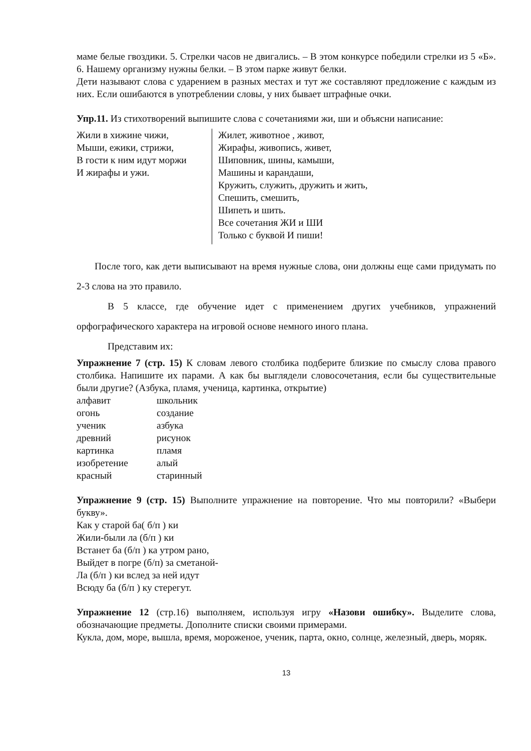маме белые гвоздики. 5. Стрелки часов не двигались. – В этом конкурсе победили стрелки из 5 «Б». 6. Нашему организму нужны белки. – В этом парке живут белки.
Дети называют слова с ударением в разных местах и тут же составляют предложение с каждым из них. Если ошибаются в употреблении словы, у них бывает штрафные очки.
Упр.11. Из стихотворений выпишите слова с сочетаниями жи, ши и объясни написание:
Жили в хижине чижи,
Мыши, ежики, стрижи,
В гости к ним идут моржи
И жирафы и ужи.
Жилет, животное , живот,
Жирафы, живопись, живет,
Шиповник, шины, камыши,
Машины и карандаши,
Кружить, служить, дружить и жить,
Спешить, смешить,
Шипеть и шить.
Все сочетания ЖИ и ШИ
Только с буквой И пиши!
После того, как дети выписывают на время нужные слова, они должны еще сами придумать по 2-3 слова на это правило.
В 5 классе, где обучение идет с применением других учебников, упражнений орфографического характера на игровой основе немного иного плана.
Представим их:
Упражнение 7 (стр. 15) К словам левого столбика подберите близкие по смыслу слова правого столбика. Напишите их парами. А как бы выглядели словосочетания, если бы существительные были другие? (Азбука, пламя, ученица, картинка, открытие)
| алфавит | школьник |
| огонь | создание |
| ученик | азбука |
| древний | рисунок |
| картинка | пламя |
| изобретение | алый |
| красный | старинный |
Упражнение 9 (стр. 15) Выполните упражнение на повторение. Что мы повторили? «Выбери букву».
Как у старой ба( б/п ) ки
Жили-были ла (б/п ) ки
Встанет ба (б/п ) ка утром рано,
Выйдет в погре (б/п) за сметаной-
Ла (б/п ) ки вслед за ней идут
Всюду ба (б/п ) ку стерегут.
Упражнение 12 (стр.16) выполняем, используя игру «Назови ошибку». Выделите слова, обозначающие предметы. Дополните списки своими примерами.
Кукла, дом, море, вышла, время, мороженое, ученик, парта, окно, солнце, железный, дверь, моряк.
13